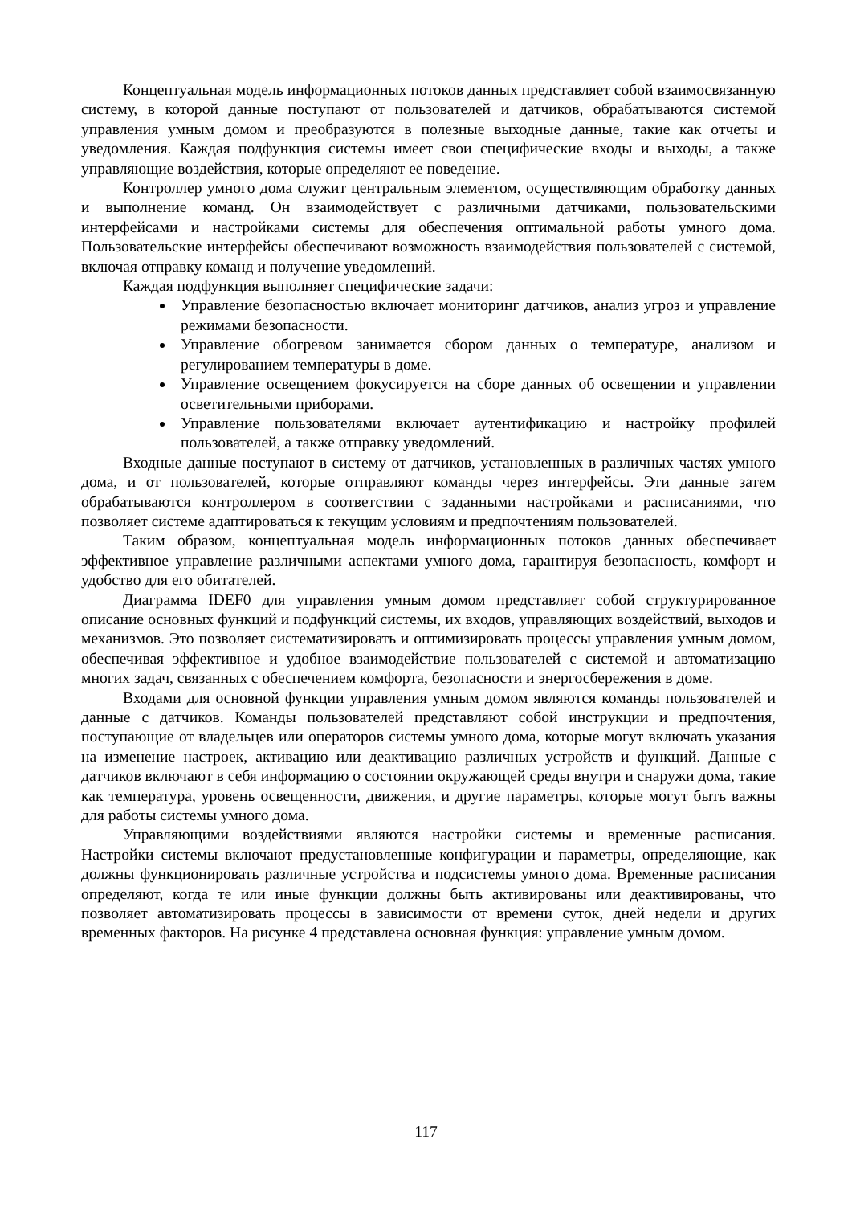Концептуальная модель информационных потоков данных представляет собой взаимосвязанную систему, в которой данные поступают от пользователей и датчиков, обрабатываются системой управления умным домом и преобразуются в полезные выходные данные, такие как отчеты и уведомления. Каждая подфункция системы имеет свои специфические входы и выходы, а также управляющие воздействия, которые определяют ее поведение.
Контроллер умного дома служит центральным элементом, осуществляющим обработку данных и выполнение команд. Он взаимодействует с различными датчиками, пользовательскими интерфейсами и настройками системы для обеспечения оптимальной работы умного дома. Пользовательские интерфейсы обеспечивают возможность взаимодействия пользователей с системой, включая отправку команд и получение уведомлений.
Каждая подфункция выполняет специфические задачи:
Управление безопасностью включает мониторинг датчиков, анализ угроз и управление режимами безопасности.
Управление обогревом занимается сбором данных о температуре, анализом и регулированием температуры в доме.
Управление освещением фокусируется на сборе данных об освещении и управлении осветительными приборами.
Управление пользователями включает аутентификацию и настройку профилей пользователей, а также отправку уведомлений.
Входные данные поступают в систему от датчиков, установленных в различных частях умного дома, и от пользователей, которые отправляют команды через интерфейсы. Эти данные затем обрабатываются контроллером в соответствии с заданными настройками и расписаниями, что позволяет системе адаптироваться к текущим условиям и предпочтениям пользователей.
Таким образом, концептуальная модель информационных потоков данных обеспечивает эффективное управление различными аспектами умного дома, гарантируя безопасность, комфорт и удобство для его обитателей.
Диаграмма IDEF0 для управления умным домом представляет собой структурированное описание основных функций и подфункций системы, их входов, управляющих воздействий, выходов и механизмов. Это позволяет систематизировать и оптимизировать процессы управления умным домом, обеспечивая эффективное и удобное взаимодействие пользователей с системой и автоматизацию многих задач, связанных с обеспечением комфорта, безопасности и энергосбережения в доме.
Входами для основной функции управления умным домом являются команды пользователей и данные с датчиков. Команды пользователей представляют собой инструкции и предпочтения, поступающие от владельцев или операторов системы умного дома, которые могут включать указания на изменение настроек, активацию или деактивацию различных устройств и функций. Данные с датчиков включают в себя информацию о состоянии окружающей среды внутри и снаружи дома, такие как температура, уровень освещенности, движения, и другие параметры, которые могут быть важны для работы системы умного дома.
Управляющими воздействиями являются настройки системы и временные расписания. Настройки системы включают предустановленные конфигурации и параметры, определяющие, как должны функционировать различные устройства и подсистемы умного дома. Временные расписания определяют, когда те или иные функции должны быть активированы или деактивированы, что позволяет автоматизировать процессы в зависимости от времени суток, дней недели и других временных факторов. На рисунке 4 представлена основная функция: управление умным домом.
117